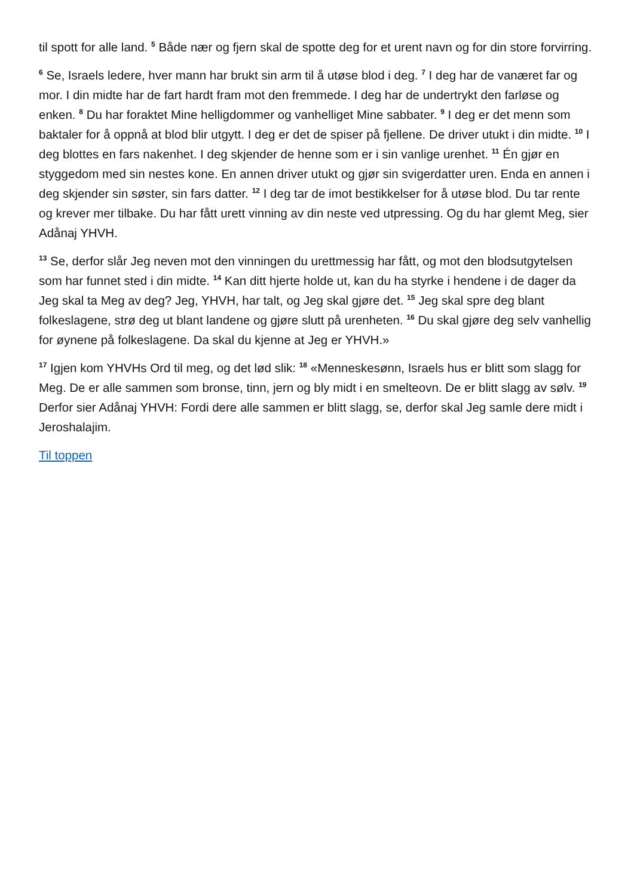til spott for alle land. <sup>5</sup> Både nær og fjern skal de spotte deg for et urent navn og for din store forvirring.
<sup>6</sup> Se, Israels ledere, hver mann har brukt sin arm til å utøse blod i deg. <sup>7</sup> I deg har de vanæret far og mor. I din midte har de fart hardt fram mot den fremmede. I deg har de undertrykt den farløse og enken. <sup>8</sup> Du har foraktet Mine helligdommer og vanhelliget Mine sabbater. <sup>9</sup> I deg er det menn som baktaler for å oppnå at blod blir utgytt. I deg er det de spiser på fjellene. De driver utukt i din midte. <sup>10</sup> I deg blottes en fars nakenhet. I deg skjender de henne som er i sin vanlige urenhet. <sup>11</sup> Én gjør en styggedom med sin nestes kone. En annen driver utukt og gjør sin svigerdatter uren. Enda en annen i deg skjender sin søster, sin fars datter. <sup>12</sup> I deg tar de imot bestikkelser for å utøse blod. Du tar rente og krever mer tilbake. Du har fått urett vinning av din neste ved utpressing. Og du har glemt Meg, sier Adånaj YHVH.
<sup>13</sup> Se, derfor slår Jeg neven mot den vinningen du urettmessig har fått, og mot den blodsutgytelsen som har funnet sted i din midte. <sup>14</sup> Kan ditt hjerte holde ut, kan du ha styrke i hendene i de dager da Jeg skal ta Meg av deg? Jeg, YHVH, har talt, og Jeg skal gjøre det. <sup>15</sup> Jeg skal spre deg blant folkeslagene, strø deg ut blant landene og gjøre slutt på urenheten. <sup>16</sup> Du skal gjøre deg selv vanhellig for øynene på folkeslagene. Da skal du kjenne at Jeg er YHVH.»
<sup>17</sup> Igjen kom YHVHs Ord til meg, og det lød slik: <sup>18</sup> «Menneskesønn, Israels hus er blitt som slagg for Meg. De er alle sammen som bronse, tinn, jern og bly midt i en smelteovn. De er blitt slagg av sølv. <sup>19</sup> Derfor sier Adånaj YHVH: Fordi dere alle sammen er blitt slagg, se, derfor skal Jeg samle dere midt i Jeroshalajim.
Til toppen